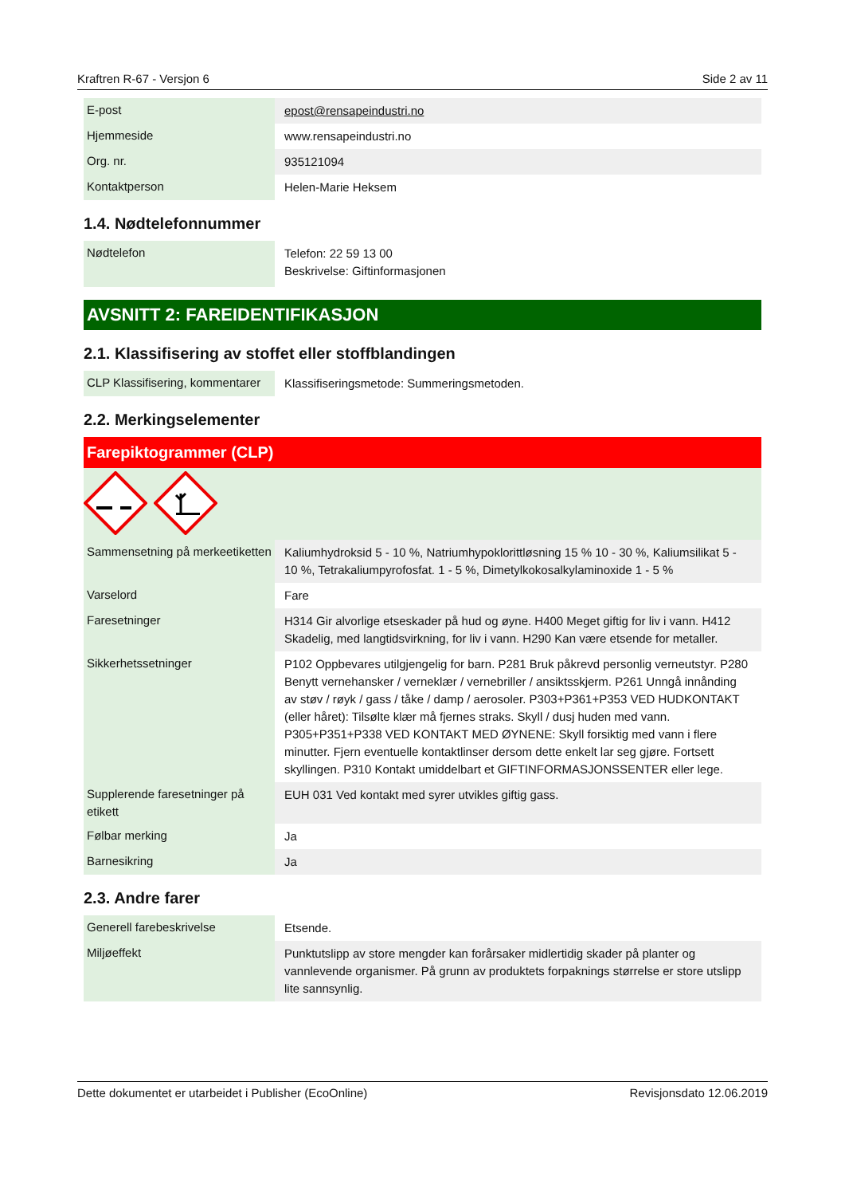Kraftren R-67 - Versjon 6 Side 2 av 11
| E-post | epost@rensapeindustri.no |
| Hjemmeside | www.rensapeindustri.no |
| Org. nr. | 935121094 |
| Kontaktperson | Helen-Marie Heksem |
1.4. Nødtelefonnummer
| Nødtelefon | Telefon: 22 59 13 00 Beskrivelse: Giftinformasjonen |
AVSNITT 2: FAREIDENTIFIKASJON
2.1. Klassifisering av stoffet eller stoffblandingen
| CLP Klassifisering, kommentarer | Klassifiseringsmetode: Summeringsmetoden. |
2.2. Merkingselementer
Farepiktogrammer (CLP)
| Sammensetning på merkeetiketten | Kaliumhydroksid 5 - 10 %, Natriumhypoklorittløsning 15 % 10 - 30 %, Kaliumsilikat 5 - 10 %, Tetrakaliumpyrofosfat. 1 - 5 %, Dimetylkokosalkylaminoxide 1 - 5 % |
| Varselord | Fare |
| Faresetninger | H314 Gir alvorlige etseskader på hud og øyne. H400 Meget giftig for liv i vann. H412 Skadelig, med langtidsvirkning, for liv i vann. H290 Kan være etsende for metaller. |
| Sikkerhetssetninger | P102 Oppbevares utilgjengelig for barn. P281 Bruk påkrevd personlig verneutstyr. P280 Benytt vernehansker / verneklær / vernebriller / ansiktsskjerm. P261 Unngå innånding av støv / røyk / gass / tåke / damp / aerosoler. P303+P361+P353 VED HUDKONTAKT (eller håret): Tilsølte klær må fjernes straks. Skyll / dusj huden med vann. P305+P351+P338 VED KONTAKT MED ØYNENE: Skyll forsiktig med vann i flere minutter. Fjern eventuelle kontaktlinser dersom dette enkelt lar seg gjøre. Fortsett skyllingen. P310 Kontakt umiddelbart et GIFTINFORMASJONSSENTER eller lege. |
| Supplerende faresetninger på etikett | EUH 031 Ved kontakt med syrer utvikles giftig gass. |
| Følbar merking | Ja |
| Barnesikring | Ja |
2.3. Andre farer
| Generell farebeskrivelse | Etsende. |
| Miljøeffekt | Punktutslipp av store mengder kan forårsaker midlertidig skader på planter og vannlevende organismer. På grunn av produktets forpaknings størrelse er store utslipp lite sannsynlig. |
Dette dokumentet er utarbeidet i Publisher (EcoOnline) Revisjonsdato 12.06.2019